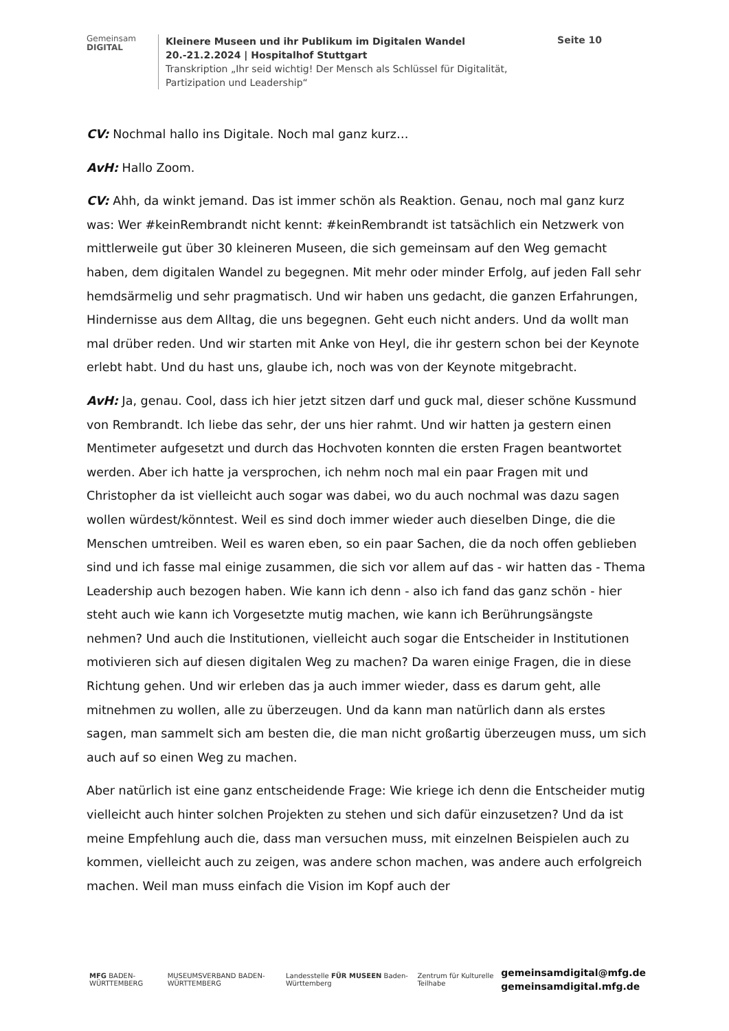Gemeinsam
DIGITAL
Kleinere Museen und ihr Publikum im Digitalen Wandel
20.-21.2.2024 | Hospitalhof Stuttgart
Transkription „Ihr seid wichtig! Der Mensch als Schlüssel für Digitalität, Partizipation und Leadership“
Seite 10
CV: Nochmal hallo ins Digitale. Noch mal ganz kurz…
AvH: Hallo Zoom.
CV: Ahh, da winkt jemand. Das ist immer schön als Reaktion. Genau, noch mal ganz kurz was: Wer #keinRembrandt nicht kennt: #keinRembrandt ist tatsächlich ein Netzwerk von mittlerweile gut über 30 kleineren Museen, die sich gemeinsam auf den Weg gemacht haben, dem digitalen Wandel zu begegnen. Mit mehr oder minder Erfolg, auf jeden Fall sehr hemdsärmelig und sehr pragmatisch. Und wir haben uns gedacht, die ganzen Erfahrungen, Hindernisse aus dem Alltag, die uns begegnen. Geht euch nicht anders. Und da wollt man mal drüber reden. Und wir starten mit Anke von Heyl, die ihr gestern schon bei der Keynote erlebt habt. Und du hast uns, glaube ich, noch was von der Keynote mitgebracht.
AvH: Ja, genau. Cool, dass ich hier jetzt sitzen darf und guck mal, dieser schöne Kussmund von Rembrandt. Ich liebe das sehr, der uns hier rahmt. Und wir hatten ja gestern einen Mentimeter aufgesetzt und durch das Hochvoten konnten die ersten Fragen beantwortet werden. Aber ich hatte ja versprochen, ich nehm noch mal ein paar Fragen mit und Christopher da ist vielleicht auch sogar was dabei, wo du auch nochmal was dazu sagen wollen würdest/könntest. Weil es sind doch immer wieder auch dieselben Dinge, die die Menschen umtreiben. Weil es waren eben, so ein paar Sachen, die da noch offen geblieben sind und ich fasse mal einige zusammen, die sich vor allem auf das - wir hatten das - Thema Leadership auch bezogen haben. Wie kann ich denn - also ich fand das ganz schön - hier steht auch wie kann ich Vorgesetzte mutig machen, wie kann ich Berührungsängste nehmen? Und auch die Institutionen, vielleicht auch sogar die Entscheider in Institutionen motivieren sich auf diesen digitalen Weg zu machen? Da waren einige Fragen, die in diese Richtung gehen. Und wir erleben das ja auch immer wieder, dass es darum geht, alle mitnehmen zu wollen, alle zu überzeugen. Und da kann man natürlich dann als erstes sagen, man sammelt sich am besten die, die man nicht großartig überzeugen muss, um sich auch auf so einen Weg zu machen.
Aber natürlich ist eine ganz entscheidende Frage: Wie kriege ich denn die Entscheider mutig vielleicht auch hinter solchen Projekten zu stehen und sich dafür einzusetzen? Und da ist meine Empfehlung auch die, dass man versuchen muss, mit einzelnen Beispielen auch zu kommen, vielleicht auch zu zeigen, was andere schon machen, was andere auch erfolgreich machen. Weil man muss einfach die Vision im Kopf auch der
MFG BADEN-WÜRTTEMBERG
MUSEUMSVERBAND BADEN-WÜRTTEMBERG
Landesstelle FÜR MUSEEN Baden-Württemberg
Zentrum für Kulturelle Teilhabe
gemeinsamdigital@mfg.de
gemeinsamdigital.mfg.de